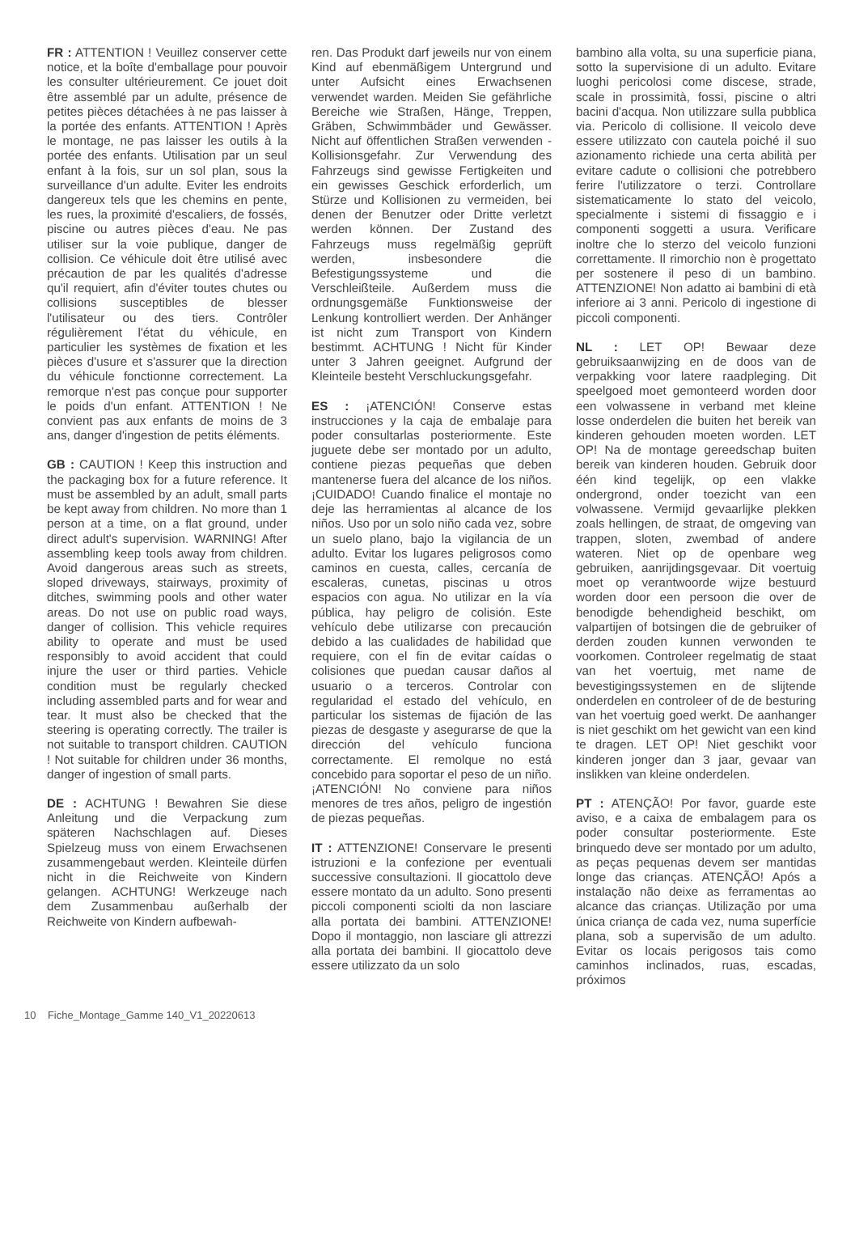FR : ATTENTION ! Veuillez conserver cette notice, et la boîte d'emballage pour pouvoir les consulter ultérieurement. Ce jouet doit être assemblé par un adulte, présence de petites pièces détachées à ne pas laisser à la portée des enfants. ATTENTION ! Après le montage, ne pas laisser les outils à la portée des enfants. Utilisation par un seul enfant à la fois, sur un sol plan, sous la surveillance d'un adulte. Eviter les endroits dangereux tels que les chemins en pente, les rues, la proximité d'escaliers, de fossés, piscine ou autres pièces d'eau. Ne pas utiliser sur la voie publique, danger de collision. Ce véhicule doit être utilisé avec précaution de par les qualités d'adresse qu'il requiert, afin d'éviter toutes chutes ou collisions susceptibles de blesser l'utilisateur ou des tiers. Contrôler régulièrement l'état du véhicule, en particulier les systèmes de fixation et les pièces d'usure et s'assurer que la direction du véhicule fonctionne correctement. La remorque n'est pas conçue pour supporter le poids d'un enfant. ATTENTION ! Ne convient pas aux enfants de moins de 3 ans, danger d'ingestion de petits éléments.
GB : CAUTION ! Keep this instruction and the packaging box for a future reference. It must be assembled by an adult, small parts be kept away from children. No more than 1 person at a time, on a flat ground, under direct adult's supervision. WARNING! After assembling keep tools away from children. Avoid dangerous areas such as streets, sloped driveways, stairways, proximity of ditches, swimming pools and other water areas. Do not use on public road ways, danger of collision. This vehicle requires ability to operate and must be used responsibly to avoid accident that could injure the user or third parties. Vehicle condition must be regularly checked including assembled parts and for wear and tear. It must also be checked that the steering is operating correctly. The trailer is not suitable to transport children. CAUTION ! Not suitable for children under 36 months, danger of ingestion of small parts.
DE : ACHTUNG ! Bewahren Sie diese Anleitung und die Verpackung zum späteren Nachschlagen auf. Dieses Spielzeug muss von einem Erwachsenen zusammengebaut werden. Kleinteile dürfen nicht in die Reichweite von Kindern gelangen. ACHTUNG! Werkzeuge nach dem Zusammenbau außerhalb der Reichweite von Kindern aufbewah-
ren. Das Produkt darf jeweils nur von einem Kind auf ebenmäßigem Untergrund und unter Aufsicht eines Erwachsenen verwendet warden. Meiden Sie gefährliche Bereiche wie Straßen, Hänge, Treppen, Gräben, Schwimmbäder und Gewässer. Nicht auf öffentlichen Straßen verwenden - Kollisionsgefahr. Zur Verwendung des Fahrzeugs sind gewisse Fertigkeiten und ein gewisses Geschick erforderlich, um Stürze und Kollisionen zu vermeiden, bei denen der Benutzer oder Dritte verletzt werden können. Der Zustand des Fahrzeugs muss regelmäßig geprüft werden, insbesondere die Befestigungssysteme und die Verschleißteile. Außerdem muss die ordnungsgemäße Funktionsweise der Lenkung kontrolliert werden. Der Anhänger ist nicht zum Transport von Kindern bestimmt. ACHTUNG ! Nicht für Kinder unter 3 Jahren geeignet. Aufgrund der Kleinteile besteht Verschluckungsgefahr.
ES : ¡ATENCIÓN! Conserve estas instrucciones y la caja de embalaje para poder consultarlas posteriormente. Este juguete debe ser montado por un adulto, contiene piezas pequeñas que deben mantenerse fuera del alcance de los niños. ¡CUIDADO! Cuando finalice el montaje no deje las herramientas al alcance de los niños. Uso por un solo niño cada vez, sobre un suelo plano, bajo la vigilancia de un adulto. Evitar los lugares peligrosos como caminos en cuesta, calles, cercanía de escaleras, cunetas, piscinas u otros espacios con agua. No utilizar en la vía pública, hay peligro de colisión. Este vehículo debe utilizarse con precaución debido a las cualidades de habilidad que requiere, con el fin de evitar caídas o colisiones que puedan causar daños al usuario o a terceros. Controlar con regularidad el estado del vehículo, en particular los sistemas de fijación de las piezas de desgaste y asegurarse de que la dirección del vehículo funciona correctamente. El remolque no está concebido para soportar el peso de un niño. ¡ATENCIÓN! No conviene para niños menores de tres años, peligro de ingestión de piezas pequeñas.
IT : ATTENZIONE! Conservare le presenti istruzioni e la confezione per eventuali successive consultazioni. Il giocattolo deve essere montato da un adulto. Sono presenti piccoli componenti sciolti da non lasciare alla portata dei bambini. ATTENZIONE! Dopo il montaggio, non lasciare gli attrezzi alla portata dei bambini. Il giocattolo deve essere utilizzato da un solo
bambino alla volta, su una superficie piana, sotto la supervisione di un adulto. Evitare luoghi pericolosi come discese, strade, scale in prossimità, fossi, piscine o altri bacini d'acqua. Non utilizzare sulla pubblica via. Pericolo di collisione. Il veicolo deve essere utilizzato con cautela poiché il suo azionamento richiede una certa abilità per evitare cadute o collisioni che potrebbero ferire l'utilizzatore o terzi. Controllare sistematicamente lo stato del veicolo, specialmente i sistemi di fissaggio e i componenti soggetti a usura. Verificare inoltre che lo sterzo del veicolo funzioni correttamente. Il rimorchio non è progettato per sostenere il peso di un bambino. ATTENZIONE! Non adatto ai bambini di età inferiore ai 3 anni. Pericolo di ingestione di piccoli componenti.
NL : LET OP! Bewaar deze gebruiksaanwijzing en de doos van de verpakking voor latere raadpleging. Dit speelgoed moet gemonteerd worden door een volwassene in verband met kleine losse onderdelen die buiten het bereik van kinderen gehouden moeten worden. LET OP! Na de montage gereedschap buiten bereik van kinderen houden. Gebruik door één kind tegelijk, op een vlakke ondergrond, onder toezicht van een volwassene. Vermijd gevaarlijke plekken zoals hellingen, de straat, de omgeving van trappen, sloten, zwembad of andere wateren. Niet op de openbare weg gebruiken, aanrijdingsgevaar. Dit voertuig moet op verantwoorde wijze bestuurd worden door een persoon die over de benodigde behendigheid beschikt, om valpartijen of botsingen die de gebruiker of derden zouden kunnen verwonden te voorkomen. Controleer regelmatig de staat van het voertuig, met name de bevestigingssystemen en de slijtende onderdelen en controleer of de de besturing van het voertuig goed werkt. De aanhanger is niet geschikt om het gewicht van een kind te dragen. LET OP! Niet geschikt voor kinderen jonger dan 3 jaar, gevaar van inslikken van kleine onderdelen.
PT : ATENÇÃO! Por favor, guarde este aviso, e a caixa de embalagem para os poder consultar posteriormente. Este brinquedo deve ser montado por um adulto, as peças pequenas devem ser mantidas longe das crianças. ATENÇÃO! Após a instalação não deixe as ferramentas ao alcance das crianças. Utilização por uma única criança de cada vez, numa superfície plana, sob a supervisão de um adulto. Evitar os locais perigosos tais como caminhos inclinados, ruas, escadas, próximos
10 Fiche_Montage_Gamme 140_V1_20220613